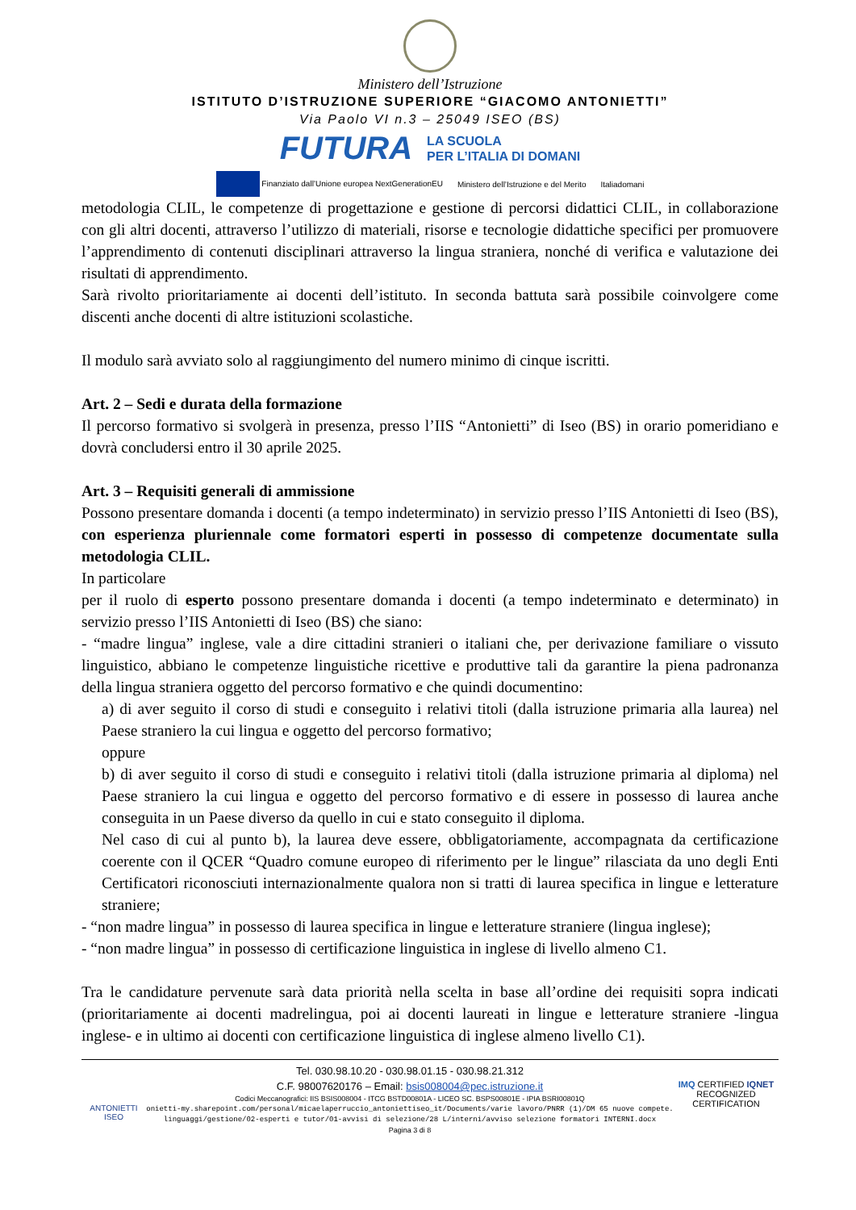Ministero dell’Istruzione
ISTITUTO D’ISTRUZIONE SUPERIORE “GIACOMO ANTONIETTI”
Via Paolo VI n.3 – 25049 ISEO (BS)
FUTURA LA SCUOLA
PER L’ITALIA DI DOMANI
Finanziato dall’Unione europea NextGenerationEU Ministero dell’Istruzione e del Merito Italiadomani
metodologia CLIL, le competenze di progettazione e gestione di percorsi didattici CLIL, in collaborazione con gli altri docenti, attraverso l’utilizzo di materiali, risorse e tecnologie didattiche specifici per promuovere l’apprendimento di contenuti disciplinari attraverso la lingua straniera, nonché di verifica e valutazione dei risultati di apprendimento.
Sarà rivolto prioritariamente ai docenti dell’istituto. In seconda battuta sarà possibile coinvolgere come discenti anche docenti di altre istituzioni scolastiche.
Il modulo sarà avviato solo al raggiungimento del numero minimo di cinque iscritti.
Art. 2 – Sedi e durata della formazione
Il percorso formativo si svolgerà in presenza, presso l’IIS “Antonietti” di Iseo (BS) in orario pomeridiano e dovrà concludersi entro il 30 aprile 2025.
Art. 3 – Requisiti generali di ammissione
Possono presentare domanda i docenti (a tempo indeterminato) in servizio presso l’IIS Antonietti di Iseo (BS), con esperienza pluriennale come formatori esperti in possesso di competenze documentate sulla metodologia CLIL.
In particolare
per il ruolo di esperto possono presentare domanda i docenti (a tempo indeterminato e determinato) in servizio presso l’IIS Antonietti di Iseo (BS) che siano:
- “madre lingua” inglese, vale a dire cittadini stranieri o italiani che, per derivazione familiare o vissuto linguistico, abbiano le competenze linguistiche ricettive e produttive tali da garantire la piena padronanza della lingua straniera oggetto del percorso formativo e che quindi documentino:
a) di aver seguito il corso di studi e conseguito i relativi titoli (dalla istruzione primaria alla laurea) nel Paese straniero la cui lingua e oggetto del percorso formativo;
oppure
b) di aver seguito il corso di studi e conseguito i relativi titoli (dalla istruzione primaria al diploma) nel Paese straniero la cui lingua e oggetto del percorso formativo e di essere in possesso di laurea anche conseguita in un Paese diverso da quello in cui e stato conseguito il diploma.
Nel caso di cui al punto b), la laurea deve essere, obbligatoriamente, accompagnata da certificazione coerente con il QCER “Quadro comune europeo di riferimento per le lingue” rilasciata da uno degli Enti Certificatori riconosciuti internazionalmente qualora non si tratti di laurea specifica in lingue e letterature straniere;
- “non madre lingua” in possesso di laurea specifica in lingue e letterature straniere (lingua inglese);
- “non madre lingua” in possesso di certificazione linguistica in inglese di livello almeno C1.
Tra le candidature pervenute sarà data priorità nella scelta in base all’ordine dei requisiti sopra indicati (prioritariamente ai docenti madrelingua, poi ai docenti laureati in lingue e letterature straniere -lingua inglese- e in ultimo ai docenti con certificazione linguistica di inglese almeno livello C1).
ANTONIETTI ISEO
Tel. 030.98.10.20 - 030.98.01.15 - 030.98.21.312
C.F. 98007620176 – Email: bsis008004@pec.istruzione.it
Codici Meccanografici: IIS BSIS008004 - ITCG BSTD00801A - LICEO SC. BSPS00801E - IPIA BSRI00801Q
onietti-my.sharepoint.com/personal/micaelaperruccio_antoniettiseo_it/Documents/varie lavoro/PNRR (1)/DM 65 nuove compete.
linguaggi/gestione/02-esperti e tutor/01-avvisi di selezione/28 L/interni/avviso selezione formatori INTERNI.docx
Pagina 3 di 8
IMQ CERTIFIED IQNET RECOGNIZED CERTIFICATION